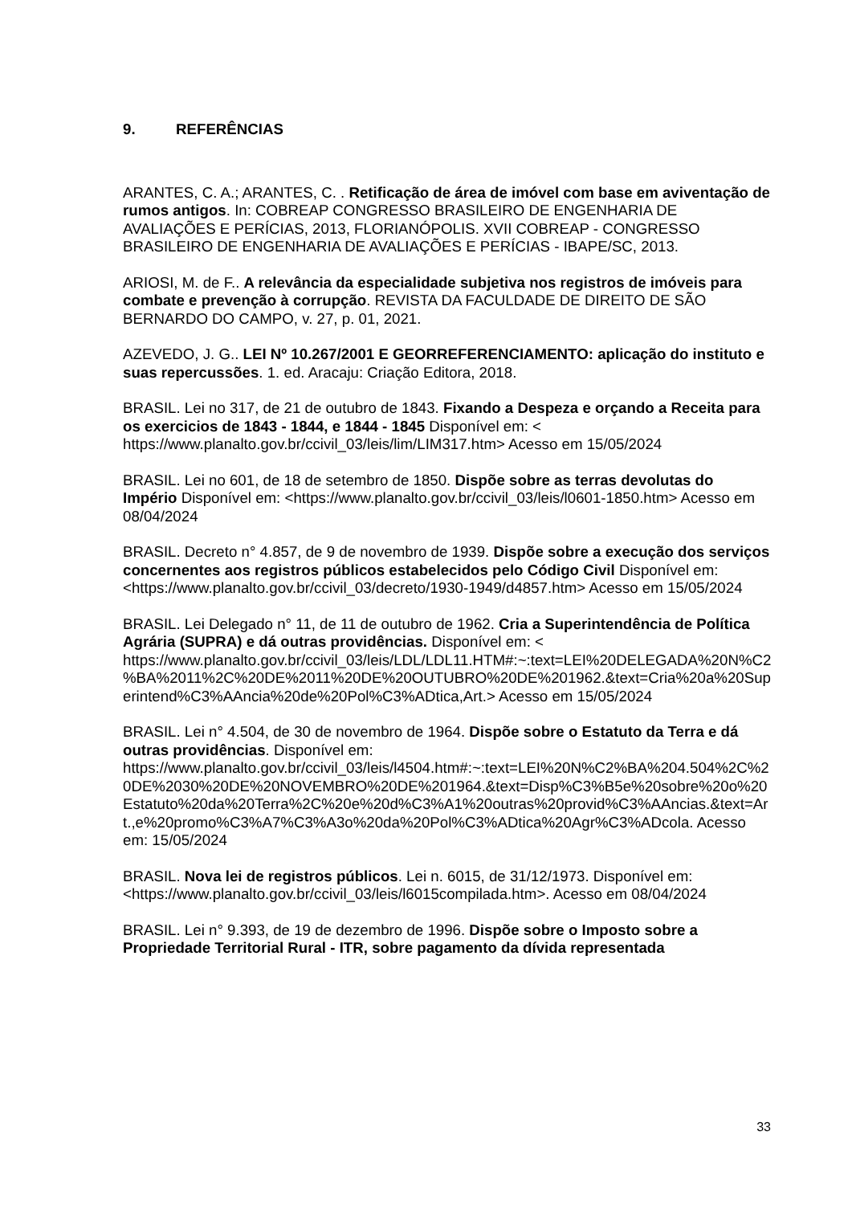9. REFERÊNCIAS
ARANTES, C. A.; ARANTES, C. . Retificação de área de imóvel com base em aviventação de rumos antigos. In: COBREAP CONGRESSO BRASILEIRO DE ENGENHARIA DE AVALIAÇÕES E PERÍCIAS, 2013, FLORIANÓPOLIS. XVII COBREAP - CONGRESSO BRASILEIRO DE ENGENHARIA DE AVALIAÇÕES E PERÍCIAS - IBAPE/SC, 2013.
ARIOSI, M. de F.. A relevância da especialidade subjetiva nos registros de imóveis para combate e prevenção à corrupção. REVISTA DA FACULDADE DE DIREITO DE SÃO BERNARDO DO CAMPO, v. 27, p. 01, 2021.
AZEVEDO, J. G.. LEI Nº 10.267/2001 E GEORREFERENCIAMENTO: aplicação do instituto e suas repercussões. 1. ed. Aracaju: Criação Editora, 2018.
BRASIL. Lei no 317, de 21 de outubro de 1843. Fixando a Despeza e orçando a Receita para os exercicios de 1843 - 1844, e 1844 - 1845 Disponível em: < https://www.planalto.gov.br/ccivil_03/leis/lim/LIM317.htm> Acesso em 15/05/2024
BRASIL. Lei no 601, de 18 de setembro de 1850. Dispõe sobre as terras devolutas do Império Disponível em: <https://www.planalto.gov.br/ccivil_03/leis/l0601-1850.htm> Acesso em 08/04/2024
BRASIL. Decreto n° 4.857, de 9 de novembro de 1939. Dispõe sobre a execução dos serviços concernentes aos registros públicos estabelecidos pelo Código Civil Disponível em: <https://www.planalto.gov.br/ccivil_03/decreto/1930-1949/d4857.htm> Acesso em 15/05/2024
BRASIL. Lei Delegado n° 11, de 11 de outubro de 1962. Cria a Superintendência de Política Agrária (SUPRA) e dá outras providências. Disponível em: < https://www.planalto.gov.br/ccivil_03/leis/LDL/LDL11.HTM#:~:text=LEI%20DELEGADA%20N%C2%BA%2011%2C%20DE%2011%20DE%20OUTUBRO%20DE%201962.&text=Cria%20a%20Superintend%C3%AAncia%20de%20Pol%C3%ADtica,Art.> Acesso em 15/05/2024
BRASIL. Lei n° 4.504, de 30 de novembro de 1964. Dispõe sobre o Estatuto da Terra e dá outras providências. Disponível em: https://www.planalto.gov.br/ccivil_03/leis/l4504.htm#:~:text=LEI%20N%C2%BA%204.504%2C%20DE%2030%20DE%20NOVEMBRO%20DE%201964.&text=Disp%C3%B5e%20sobre%20o%20Estatuto%20da%20Terra%2C%20e%20d%C3%A1%20outras%20provid%C3%AAncias.&text=Art.,e%20promo%C3%A7%C3%A3o%20da%20Pol%C3%ADtica%20Agr%C3%ADcola. Acesso em: 15/05/2024
BRASIL. Nova lei de registros públicos. Lei n. 6015, de 31/12/1973. Disponível em: <https://www.planalto.gov.br/ccivil_03/leis/l6015compilada.htm>. Acesso em 08/04/2024
BRASIL. Lei n° 9.393, de 19 de dezembro de 1996. Dispõe sobre o Imposto sobre a Propriedade Territorial Rural - ITR, sobre pagamento da dívida representada
33